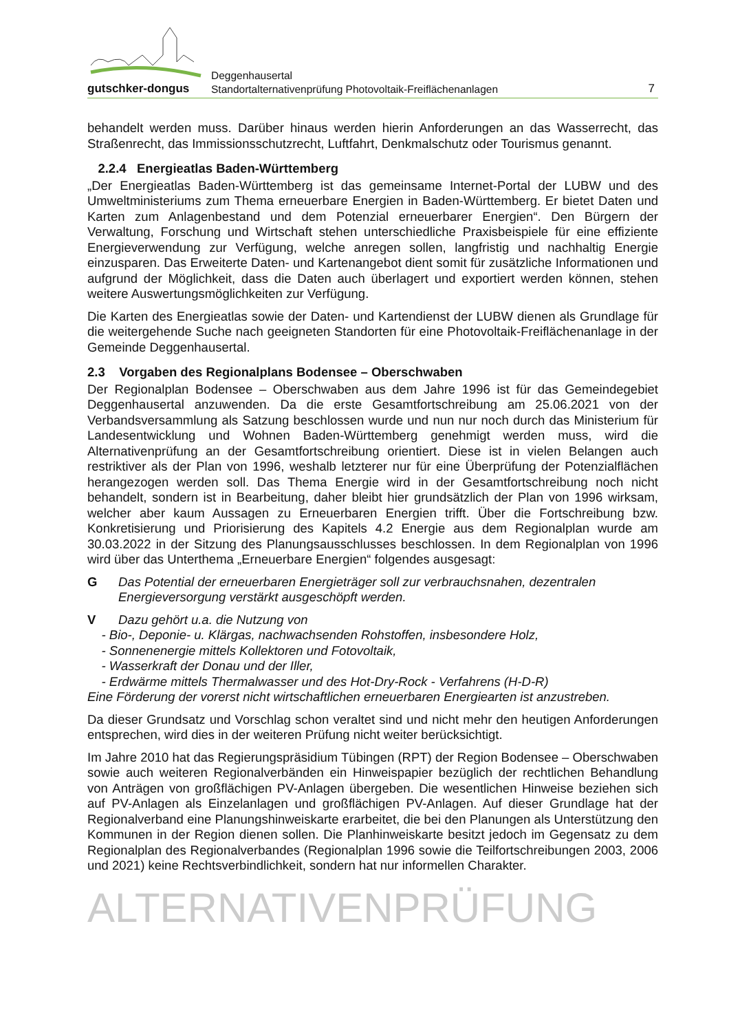gutschker-dongus
Deggenhausertal
Standortalternativenprüfung Photovoltaik-Freiflächenanlagen
7
behandelt werden muss. Darüber hinaus werden hierin Anforderungen an das Wasserrecht, das Straßenrecht, das Immissionsschutzrecht, Luftfahrt, Denkmalschutz oder Tourismus genannt.
2.2.4 Energieatlas Baden-Württemberg
„Der Energieatlas Baden-Württemberg ist das gemeinsame Internet-Portal der LUBW und des Umweltministeriums zum Thema erneuerbare Energien in Baden-Württemberg. Er bietet Daten und Karten zum Anlagenbestand und dem Potenzial erneuerbarer Energien“. Den Bürgern der Verwaltung, Forschung und Wirtschaft stehen unterschiedliche Praxisbeispiele für eine effiziente Energieverwendung zur Verfügung, welche anregen sollen, langfristig und nachhaltig Energie einzusparen. Das Erweiterte Daten- und Kartenangebot dient somit für zusätzliche Informationen und aufgrund der Möglichkeit, dass die Daten auch überlagert und exportiert werden können, stehen weitere Auswertungsmöglichkeiten zur Verfügung.
Die Karten des Energieatlas sowie der Daten- und Kartendienst der LUBW dienen als Grundlage für die weitergehende Suche nach geeigneten Standorten für eine Photovoltaik-Freiflächenanlage in der Gemeinde Deggenhausertal.
2.3 Vorgaben des Regionalplans Bodensee – Oberschwaben
Der Regionalplan Bodensee – Oberschwaben aus dem Jahre 1996 ist für das Gemeindegebiet Deggenhausertal anzuwenden. Da die erste Gesamtfortschreibung am 25.06.2021 von der Verbandsversammlung als Satzung beschlossen wurde und nun nur noch durch das Ministerium für Landesentwicklung und Wohnen Baden-Württemberg genehmigt werden muss, wird die Alternativenprüfung an der Gesamtfortschreibung orientiert. Diese ist in vielen Belangen auch restriktiver als der Plan von 1996, weshalb letzterer nur für eine Überprüfung der Potenzialflächen herangezogen werden soll. Das Thema Energie wird in der Gesamtfortschreibung noch nicht behandelt, sondern ist in Bearbeitung, daher bleibt hier grundsätzlich der Plan von 1996 wirksam, welcher aber kaum Aussagen zu Erneuerbaren Energien trifft. Über die Fortschreibung bzw. Konkretisierung und Priorisierung des Kapitels 4.2 Energie aus dem Regionalplan wurde am 30.03.2022 in der Sitzung des Planungsausschlusses beschlossen. In dem Regionalplan von 1996 wird über das Unterthema „Erneuerbare Energien“ folgendes ausgesagt:
G Das Potential der erneuerbaren Energieträger soll zur verbrauchsnahen, dezentralen Energieversorgung verstärkt ausgeschöpft werden.
V Dazu gehört u.a. die Nutzung von
- Bio-, Deponie- u. Klärgas, nachwachsenden Rohstoffen, insbesondere Holz,
- Sonnenenergie mittels Kollektoren und Fotovoltaik,
- Wasserkraft der Donau und der Iller,
- Erdwärme mittels Thermalwasser und des Hot-Dry-Rock - Verfahrens (H-D-R)
Eine Förderung der vorerst nicht wirtschaftlichen erneuerbaren Energiearten ist anzustreben.
Da dieser Grundsatz und Vorschlag schon veraltet sind und nicht mehr den heutigen Anforderungen entsprechen, wird dies in der weiteren Prüfung nicht weiter berücksichtigt.
Im Jahre 2010 hat das Regierungspräsidium Tübingen (RPT) der Region Bodensee – Oberschwaben sowie auch weiteren Regionalverbänden ein Hinweispapier bezüglich der rechtlichen Behandlung von Anträgen von großflächigen PV-Anlagen übergeben. Die wesentlichen Hinweise beziehen sich auf PV-Anlagen als Einzelanlagen und großflächigen PV-Anlagen. Auf dieser Grundlage hat der Regionalverband eine Planungshinweiskarte erarbeitet, die bei den Planungen als Unterstützung den Kommunen in der Region dienen sollen. Die Planhinweiskarte besitzt jedoch im Gegensatz zu dem Regionalplan des Regionalverbandes (Regionalplan 1996 sowie die Teilfortschreibungen 2003, 2006 und 2021) keine Rechtsverbindlichkeit, sondern hat nur informellen Charakter.
ALTERNATIVENPRÜFUNG